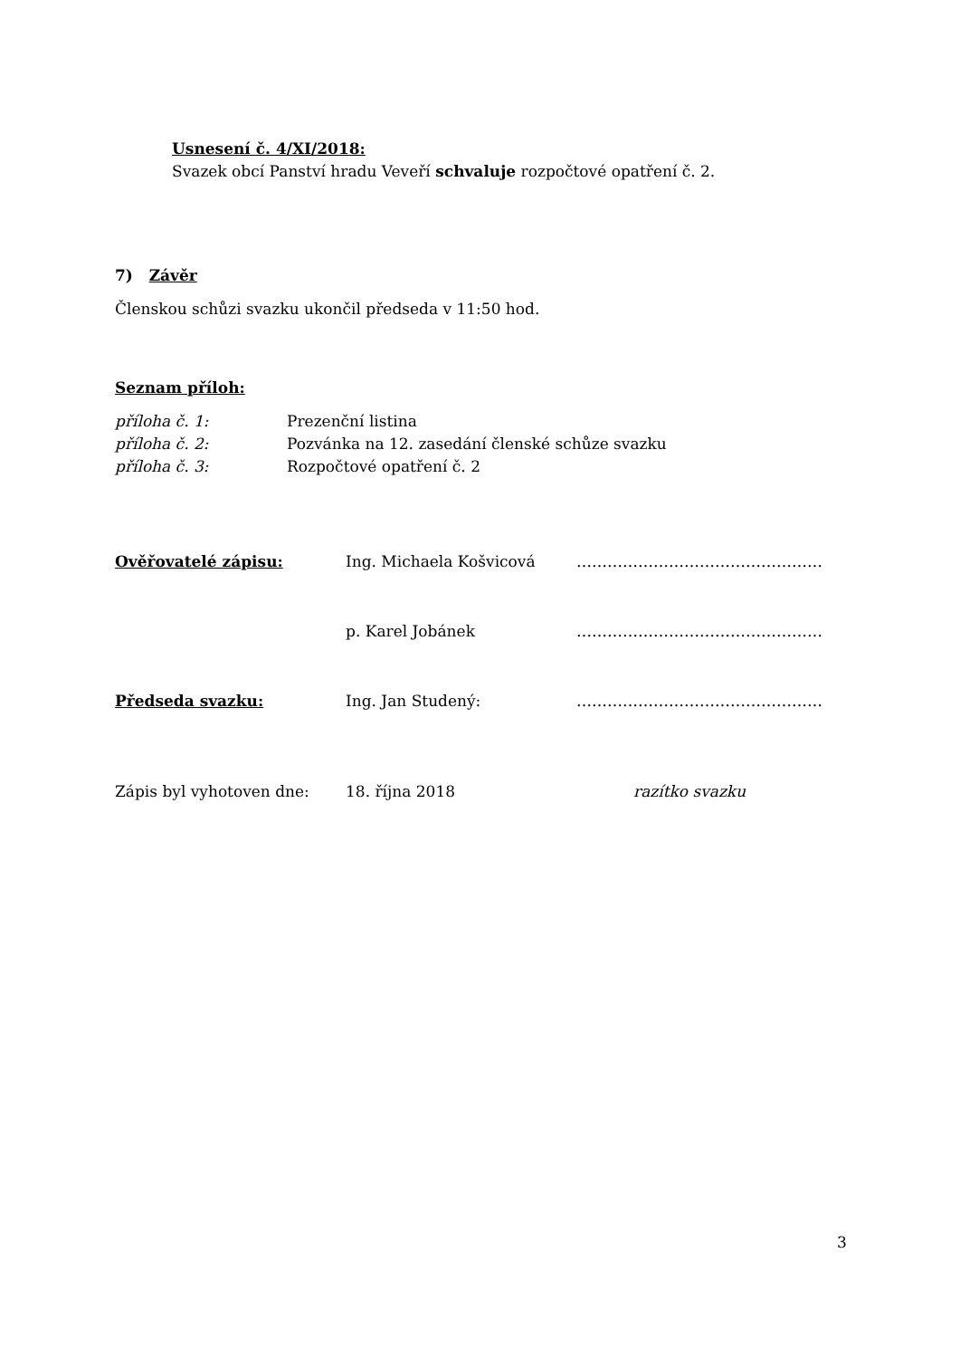Usnesení č. 4/XI/2018:
Svazek obcí Panství hradu Veveří schvaluje rozpočtové opatření č. 2.
7) Závěr
Členskou schůzi svazku ukončil předseda v 11:50 hod.
Seznam příloh:
příloha č. 1: Prezenční listina
příloha č. 2: Pozvánka na 12. zasedání členské schůze svazku
příloha č. 3: Rozpočtové opatření č. 2
Ověřovatelé zápisu: Ing. Michaela Košvicová …………………………………………
p. Karel Jobánek …………………………………………
Předseda svazku: Ing. Jan Studený: …………………………………………
Zápis byl vyhotoven dne: 18. října 2018 razítko svazku
3